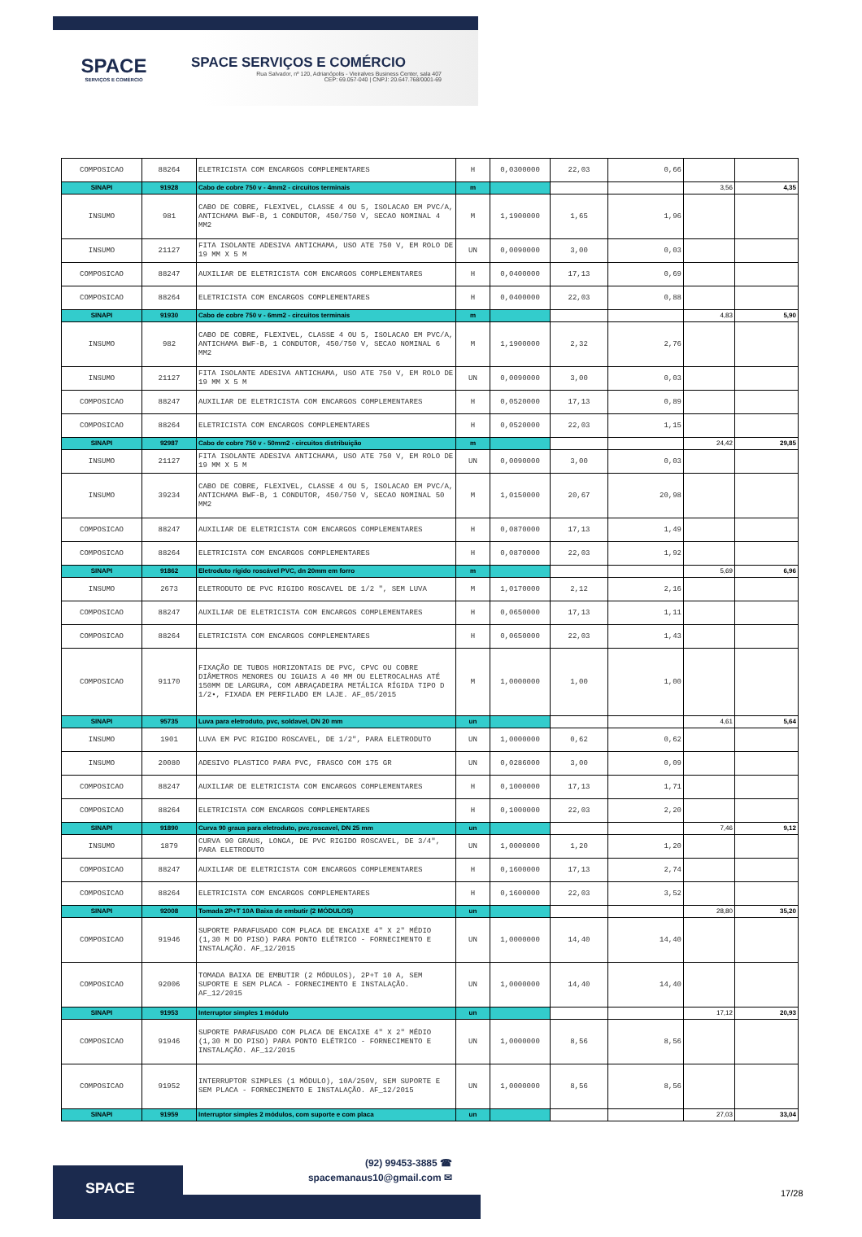SPACE
SERVIÇOS E COMÉRCIO
SPACE SERVIÇOS E COMÉRCIO
Rua Salvador, nº 120, Adrianópolis - Vieiralves Business Center, sala 407
CEP: 69.057-040 | CNPJ: 20.647.768/0001-69
| COMPOSICAO | 88264 | ELETRICISTA COM ENCARGOS COMPLEMENTARES | H | 0,0300000 | 22,03 | 0,66 | | |
| SINAPI | 91928 | Cabo de cobre 750 v - 4mm2 - circuitos terminais | m | | | | 3,56 | 4,35 |
| INSUMO | 981 | CABO DE COBRE, FLEXIVEL, CLASSE 4 OU 5, ISOLACAO EM PVC/A, ANTICHAMA BWF-B, 1 CONDUTOR, 450/750 V, SECAO NOMINAL 4 MM2 | M | 1,1900000 | 1,65 | 1,96 | | |
| INSUMO | 21127 | FITA ISOLANTE ADESIVA ANTICHAMA, USO ATE 750 V, EM ROLO DE 19 MM X 5 M | UN | 0,0090000 | 3,00 | 0,03 | | |
| COMPOSICAO | 88247 | AUXILIAR DE ELETRICISTA COM ENCARGOS COMPLEMENTARES | H | 0,0400000 | 17,13 | 0,69 | | |
| COMPOSICAO | 88264 | ELETRICISTA COM ENCARGOS COMPLEMENTARES | H | 0,0400000 | 22,03 | 0,88 | | |
| SINAPI | 91930 | Cabo de cobre 750 v - 6mm2 - circuitos terminais | m | | | | 4,83 | 5,90 |
| INSUMO | 982 | CABO DE COBRE, FLEXIVEL, CLASSE 4 OU 5, ISOLACAO EM PVC/A, ANTICHAMA BWF-B, 1 CONDUTOR, 450/750 V, SECAO NOMINAL 6 MM2 | M | 1,1900000 | 2,32 | 2,76 | | |
| INSUMO | 21127 | FITA ISOLANTE ADESIVA ANTICHAMA, USO ATE 750 V, EM ROLO DE 19 MM X 5 M | UN | 0,0090000 | 3,00 | 0,03 | | |
| COMPOSICAO | 88247 | AUXILIAR DE ELETRICISTA COM ENCARGOS COMPLEMENTARES | H | 0,0520000 | 17,13 | 0,89 | | |
| COMPOSICAO | 88264 | ELETRICISTA COM ENCARGOS COMPLEMENTARES | H | 0,0520000 | 22,03 | 1,15 | | |
| SINAPI | 92987 | Cabo de cobre 750 v - 50mm2 - circuitos distribuição | m | | | | 24,42 | 29,85 |
| INSUMO | 21127 | FITA ISOLANTE ADESIVA ANTICHAMA, USO ATE 750 V, EM ROLO DE 19 MM X 5 M | UN | 0,0090000 | 3,00 | 0,03 | | |
| INSUMO | 39234 | CABO DE COBRE, FLEXIVEL, CLASSE 4 OU 5, ISOLACAO EM PVC/A, ANTICHAMA BWF-B, 1 CONDUTOR, 450/750 V, SECAO NOMINAL 50 MM2 | M | 1,0150000 | 20,67 | 20,98 | | |
| COMPOSICAO | 88247 | AUXILIAR DE ELETRICISTA COM ENCARGOS COMPLEMENTARES | H | 0,0870000 | 17,13 | 1,49 | | |
| COMPOSICAO | 88264 | ELETRICISTA COM ENCARGOS COMPLEMENTARES | H | 0,0870000 | 22,03 | 1,92 | | |
| SINAPI | 91862 | Eletroduto rígido roscável PVC, dn 20mm em forro | m | | | | 5,69 | 6,96 |
| INSUMO | 2673 | ELETRODUTO DE PVC RIGIDO ROSCAVEL DE 1/2 ", SEM LUVA | M | 1,0170000 | 2,12 | 2,16 | | |
| COMPOSICAO | 88247 | AUXILIAR DE ELETRICISTA COM ENCARGOS COMPLEMENTARES | H | 0,0650000 | 17,13 | 1,11 | | |
| COMPOSICAO | 88264 | ELETRICISTA COM ENCARGOS COMPLEMENTARES | H | 0,0650000 | 22,03 | 1,43 | | |
| COMPOSICAO | 91170 | FIXAÇÃO DE TUBOS HORIZONTAIS DE PVC, CPVC OU COBRE DIÂMETROS MENORES OU IGUAIS A 40 MM OU ELETROCALHAS ATÉ 150MM DE LARGURA, COM ABRAÇADEIRA METÁLICA RÍGIDA TIPO D 1/2•, FIXADA EM PERFILADO EM LAJE. AF_05/2015 | M | 1,0000000 | 1,00 | 1,00 | | |
| SINAPI | 95735 | Luva para eletroduto, pvc, soldavel, DN 20 mm | un | | | | 4,61 | 5,64 |
| INSUMO | 1901 | LUVA EM PVC RIGIDO ROSCAVEL, DE 1/2", PARA ELETRODUTO | UN | 1,0000000 | 0,62 | 0,62 | | |
| INSUMO | 20080 | ADESIVO PLASTICO PARA PVC, FRASCO COM 175 GR | UN | 0,0286000 | 3,00 | 0,09 | | |
| COMPOSICAO | 88247 | AUXILIAR DE ELETRICISTA COM ENCARGOS COMPLEMENTARES | H | 0,1000000 | 17,13 | 1,71 | | |
| COMPOSICAO | 88264 | ELETRICISTA COM ENCARGOS COMPLEMENTARES | H | 0,1000000 | 22,03 | 2,20 | | |
| SINAPI | 91890 | Curva 90 graus para eletroduto, pvc,roscavel, DN 25 mm | un | | | | 7,46 | 9,12 |
| INSUMO | 1879 | CURVA 90 GRAUS, LONGA, DE PVC RIGIDO ROSCAVEL, DE 3/4", PARA ELETRODUTO | UN | 1,0000000 | 1,20 | 1,20 | | |
| COMPOSICAO | 88247 | AUXILIAR DE ELETRICISTA COM ENCARGOS COMPLEMENTARES | H | 0,1600000 | 17,13 | 2,74 | | |
| COMPOSICAO | 88264 | ELETRICISTA COM ENCARGOS COMPLEMENTARES | H | 0,1600000 | 22,03 | 3,52 | | |
| SINAPI | 92008 | Tomada 2P+T 10A Baixa de embutir (2 MÓDULOS) | un | | | | 28,80 | 35,20 |
| COMPOSICAO | 91946 | SUPORTE PARAFUSADO COM PLACA DE ENCAIXE 4" X 2" MÉDIO (1,30 M DO PISO) PARA PONTO ELÉTRICO - FORNECIMENTO E INSTALAÇÃO. AF_12/2015 | UN | 1,0000000 | 14,40 | 14,40 | | |
| COMPOSICAO | 92006 | TOMADA BAIXA DE EMBUTIR (2 MÓDULOS), 2P+T 10 A, SEM SUPORTE E SEM PLACA - FORNECIMENTO E INSTALAÇÃO. AF_12/2015 | UN | 1,0000000 | 14,40 | 14,40 | | |
| SINAPI | 91953 | Interruptor simples 1 módulo | un | | | | 17,12 | 20,93 |
| COMPOSICAO | 91946 | SUPORTE PARAFUSADO COM PLACA DE ENCAIXE 4" X 2" MÉDIO (1,30 M DO PISO) PARA PONTO ELÉTRICO - FORNECIMENTO E INSTALAÇÃO. AF_12/2015 | UN | 1,0000000 | 8,56 | 8,56 | | |
| COMPOSICAO | 91952 | INTERRUPTOR SIMPLES (1 MÓDULO), 10A/250V, SEM SUPORTE E SEM PLACA - FORNECIMENTO E INSTALAÇÃO. AF_12/2015 | UN | 1,0000000 | 8,56 | 8,56 | | |
| SINAPI | 91959 | Interruptor simples 2 módulos, com suporte e com placa | un | | | | 27,03 | 33,04 |
SPACE
(92) 99453-3885 ☎
spacemanaus10@gmail.com ✉
17/28